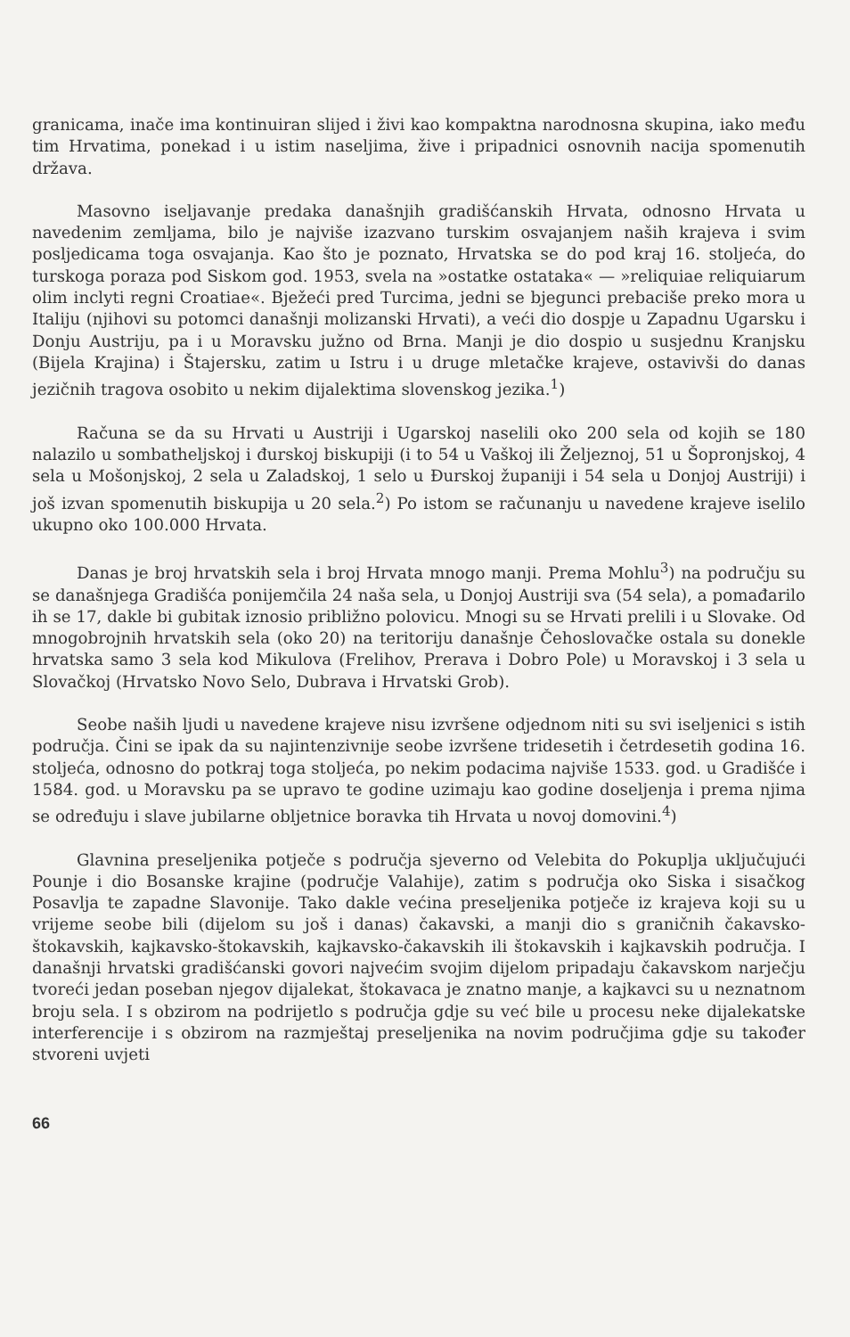granicama, inače ima kontinuiran slijed i živi kao kompaktna narodnosna skupina, iako među tim Hrvatima, ponekad i u istim naseljima, žive i pripadnici osnovnih nacija spomenutih država.
Masovno iseljavanje predaka današnjih gradišćanskih Hrvata, odnosno Hrvata u navedenim zemljama, bilo je najviše izazvano turskim osvajanjem naših krajeva i svim posljedicama toga osvajanja. Kao što je poznato, Hrvatska se do pod kraj 16. stoljeća, do turskoga poraza pod Siskom god. 1953, svela na »ostatke ostataka« — »reliquiae reliquiarum olim inclyti regni Croatiae«. Bježeći pred Turcima, jedni se bjegunci prebaciše preko mora u Italiju (njihovi su potomci današnji molizanski Hrvati), a veći dio dospje u Zapadnu Ugarsku i Donju Austriju, pa i u Moravsku južno od Brna. Manji je dio dospio u susjednu Kranjsku (Bijela Krajina) i Štajersku, zatim u Istru i u druge mletačke krajeve, ostavivši do danas jezičnih tragova osobito u nekim dijalektima slovenskog jezika.<sup>1</sup>)
Računa se da su Hrvati u Austriji i Ugarskoj naselili oko 200 sela od kojih se 180 nalazilo u sombatheljskoj i đurskoj biskupiji (i to 54 u Vaškoj ili Željeznoj, 51 u Šopronjskoj, 4 sela u Mošonjskoj, 2 sela u Zaladskoj, 1 selo u Đurskoj županiji i 54 sela u Donjoj Austriji) i još izvan spomenutih biskupija u 20 sela.<sup>2</sup>) Po istom se računanju u navedene krajeve iselilo ukupno oko 100.000 Hrvata.
Danas je broj hrvatskih sela i broj Hrvata mnogo manji. Prema Mohlu<sup>3</sup>) na području su se današnjega Gradišća ponijemčila 24 naša sela, u Donjoj Austriji sva (54 sela), a pomađarilo ih se 17, dakle bi gubitak iznosio približno polovicu. Mnogi su se Hrvati prelili i u Slovake. Od mnogobrojnih hrvatskih sela (oko 20) na teritoriju današnje Čehoslovačke ostala su donekle hrvatska samo 3 sela kod Mikulova (Frelihov, Prerava i Dobro Pole) u Moravskoj i 3 sela u Slovačkoj (Hrvatsko Novo Selo, Dubrava i Hrvatski Grob).
Seobe naših ljudi u navedene krajeve nisu izvršene odjednom niti su svi iseljenici s istih područja. Čini se ipak da su najintenzivnije seobe izvršene tridesetih i četrdesetih godina 16. stoljeća, odnosno do potkraj toga stoljeća, po nekim podacima najviše 1533. god. u Gradišće i 1584. god. u Moravsku pa se upravo te godine uzimaju kao godine doseljenja i prema njima se određuju i slave jubilarne obljetnice boravka tih Hrvata u novoj domovini.<sup>4</sup>)
Glavnina preseljenika potječe s područja sjeverno od Velebita do Pokuplja uključujući Pounje i dio Bosanske krajine (područje Valahije), zatim s područja oko Siska i sisačkog Posavlja te zapadne Slavonije. Tako dakle većina preseljenika potječe iz krajeva koji su u vrijeme seobe bili (dijelom su još i danas) čakavski, a manji dio s graničnih čakavsko-štokavskih, kajkavsko-štokavskih, kajkavsko-čakavskih ili štokavskih i kajkavskih područja. I današnji hrvatski gradišćanski govori najvećim svojim dijelom pripadaju čakavskom narječju tvoreći jedan poseban njegov dijalekat, štokavaca je znatno manje, a kajkavci su u neznatnom broju sela. I s obzirom na podrijetlo s područja gdje su već bile u procesu neke dijalekatske interferencije i s obzirom na razmještaj preseljenika na novim područjima gdje su također stvoreni uvjeti
66